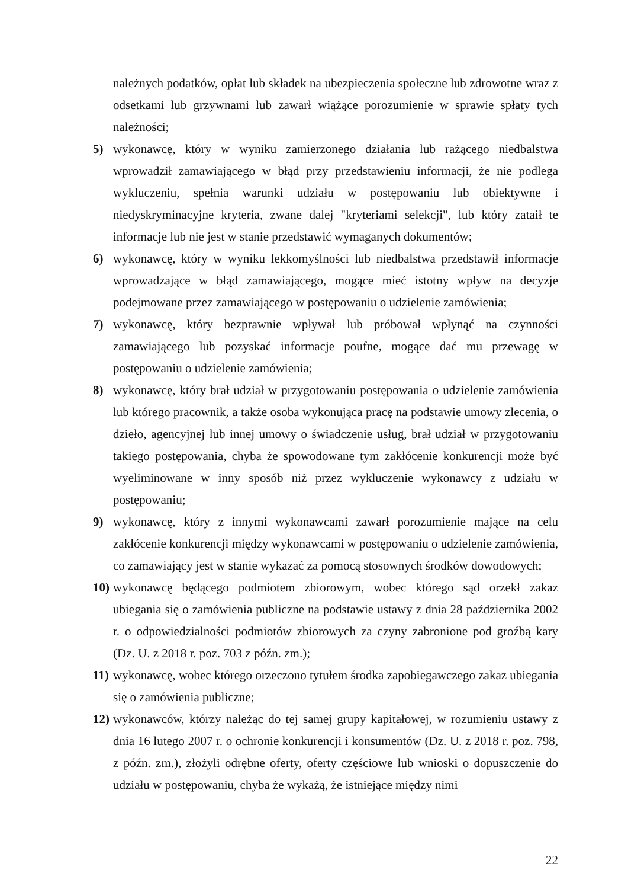należnych podatków, opłat lub składek na ubezpieczenia społeczne lub zdrowotne wraz z odsetkami lub grzywnami lub zawarł wiążące porozumienie w sprawie spłaty tych należności;
5) wykonawcę, który w wyniku zamierzonego działania lub rażącego niedbalstwa wprowadził zamawiającego w błąd przy przedstawieniu informacji, że nie podlega wykluczeniu, spełnia warunki udziału w postępowaniu lub obiektywne i niedyskryminacyjne kryteria, zwane dalej "kryteriami selekcji", lub który zataił te informacje lub nie jest w stanie przedstawić wymaganych dokumentów;
6) wykonawcę, który w wyniku lekkomyślności lub niedbalstwa przedstawił informacje wprowadzające w błąd zamawiającego, mogące mieć istotny wpływ na decyzje podejmowane przez zamawiającego w postępowaniu o udzielenie zamówienia;
7) wykonawcę, który bezprawnie wpływał lub próbował wpłynąć na czynności zamawiającego lub pozyskać informacje poufne, mogące dać mu przewagę w postępowaniu o udzielenie zamówienia;
8) wykonawcę, który brał udział w przygotowaniu postępowania o udzielenie zamówienia lub którego pracownik, a także osoba wykonująca pracę na podstawie umowy zlecenia, o dzieło, agencyjnej lub innej umowy o świadczenie usług, brał udział w przygotowaniu takiego postępowania, chyba że spowodowane tym zakłócenie konkurencji może być wyeliminowane w inny sposób niż przez wykluczenie wykonawcy z udziału w postępowaniu;
9) wykonawcę, który z innymi wykonawcami zawarł porozumienie mające na celu zakłócenie konkurencji między wykonawcami w postępowaniu o udzielenie zamówienia, co zamawiający jest w stanie wykazać za pomocą stosownych środków dowodowych;
10) wykonawcę będącego podmiotem zbiorowym, wobec którego sąd orzekł zakaz ubiegania się o zamówienia publiczne na podstawie ustawy z dnia 28 października 2002 r. o odpowiedzialności podmiotów zbiorowych za czyny zabronione pod groźbą kary (Dz. U. z 2018 r. poz. 703 z późn. zm.);
11) wykonawcę, wobec którego orzeczono tytułem środka zapobiegawczego zakaz ubiegania się o zamówienia publiczne;
12) wykonawców, którzy należąc do tej samej grupy kapitałowej, w rozumieniu ustawy z dnia 16 lutego 2007 r. o ochronie konkurencji i konsumentów (Dz. U. z 2018 r. poz. 798, z późn. zm.), złożyli odrębne oferty, oferty częściowe lub wnioski o dopuszczenie do udziału w postępowaniu, chyba że wykażą, że istniejące między nimi
22